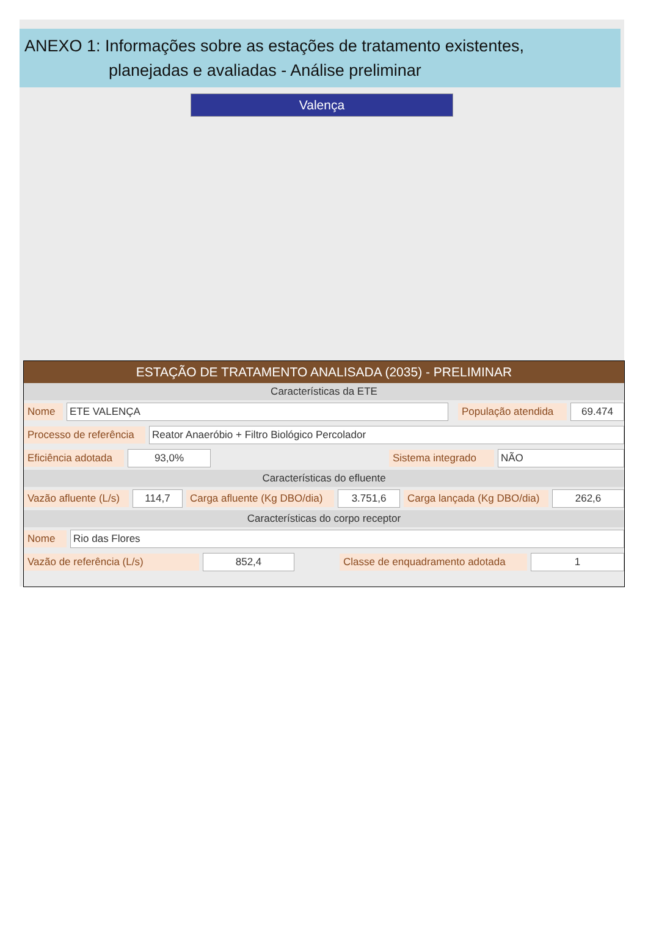ANEXO 1: Informações sobre as estações de tratamento existentes,
planejadas e avaliadas - Análise preliminar
Valença
ESTAÇÃO DE TRATAMENTO ANALISADA (2035) - PRELIMINAR
Características da ETE
Nome ETE VALENÇA População atendida 69.474
Processo de referência Reator Anaeróbio + Filtro Biológico Percolador
Eficiência adotada 93,0% Sistema integrado NÃO
Características do efluente
Vazão afluente (L/s) 114,7 Carga afluente (Kg DBO/dia) 3.751,6 Carga lançada (Kg DBO/dia) 262,6
Características do corpo receptor
Nome Rio das Flores
Vazão de referência (L/s) 852,4 Classe de enquadramento adotada 1